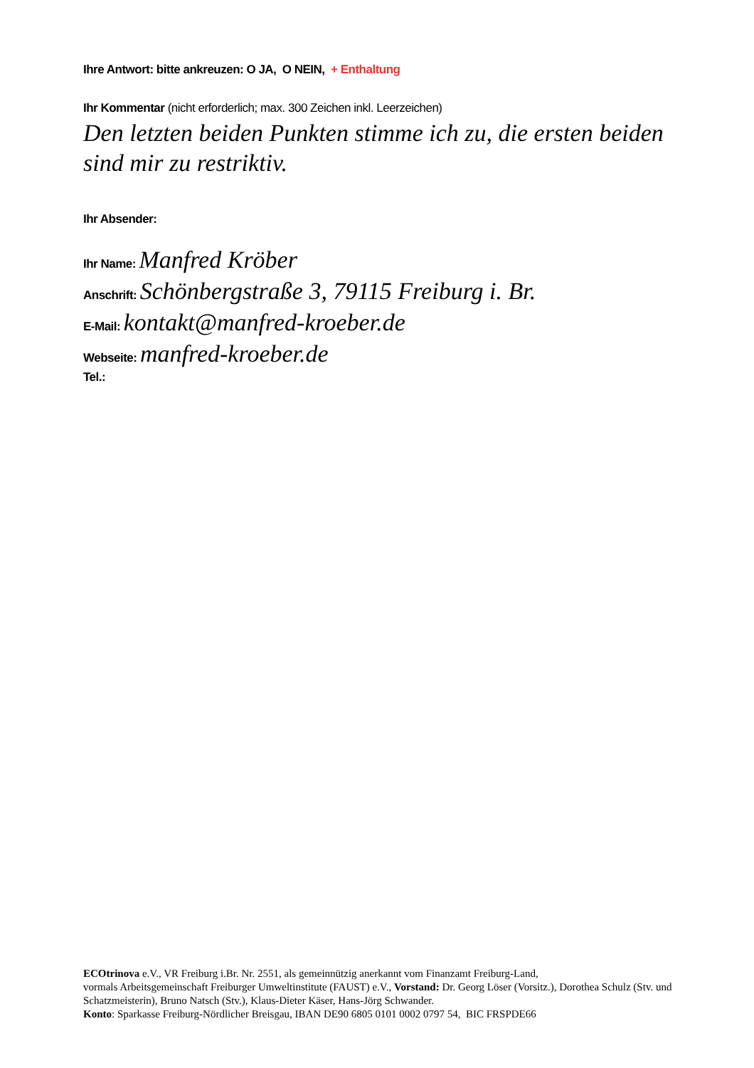Ihre Antwort: bitte ankreuzen: O JA, O NEIN, + Enthaltung
Ihr Kommentar (nicht erforderlich; max. 300 Zeichen inkl. Leerzeichen)
Den letzten beiden Punkten stimme ich zu, die ersten beiden sind mir zu restriktiv.
Ihr Absender:
Ihr Name: Manfred Kröber
Anschrift: Schönbergstraße 3, 79115 Freiburg i. Br.
E-Mail: kontakt@manfred-kroeber.de
Webseite: manfred-kroeber.de
Tel.:
ECOtrinova e.V., VR Freiburg i.Br. Nr. 2551, als gemeinnützig anerkannt vom Finanzamt Freiburg-Land,
vormals Arbeitsgemeinschaft Freiburger Umweltinstitute (FAUST) e.V., Vorstand: Dr. Georg Löser (Vorsitz.), Dorothea Schulz (Stv. und Schatzmeisterin), Bruno Natsch (Stv.), Klaus-Dieter Käser, Hans-Jörg Schwander.
Konto: Sparkasse Freiburg-Nördlicher Breisgau, IBAN DE90 6805 0101 0002 0797 54, BIC FRSPDE66